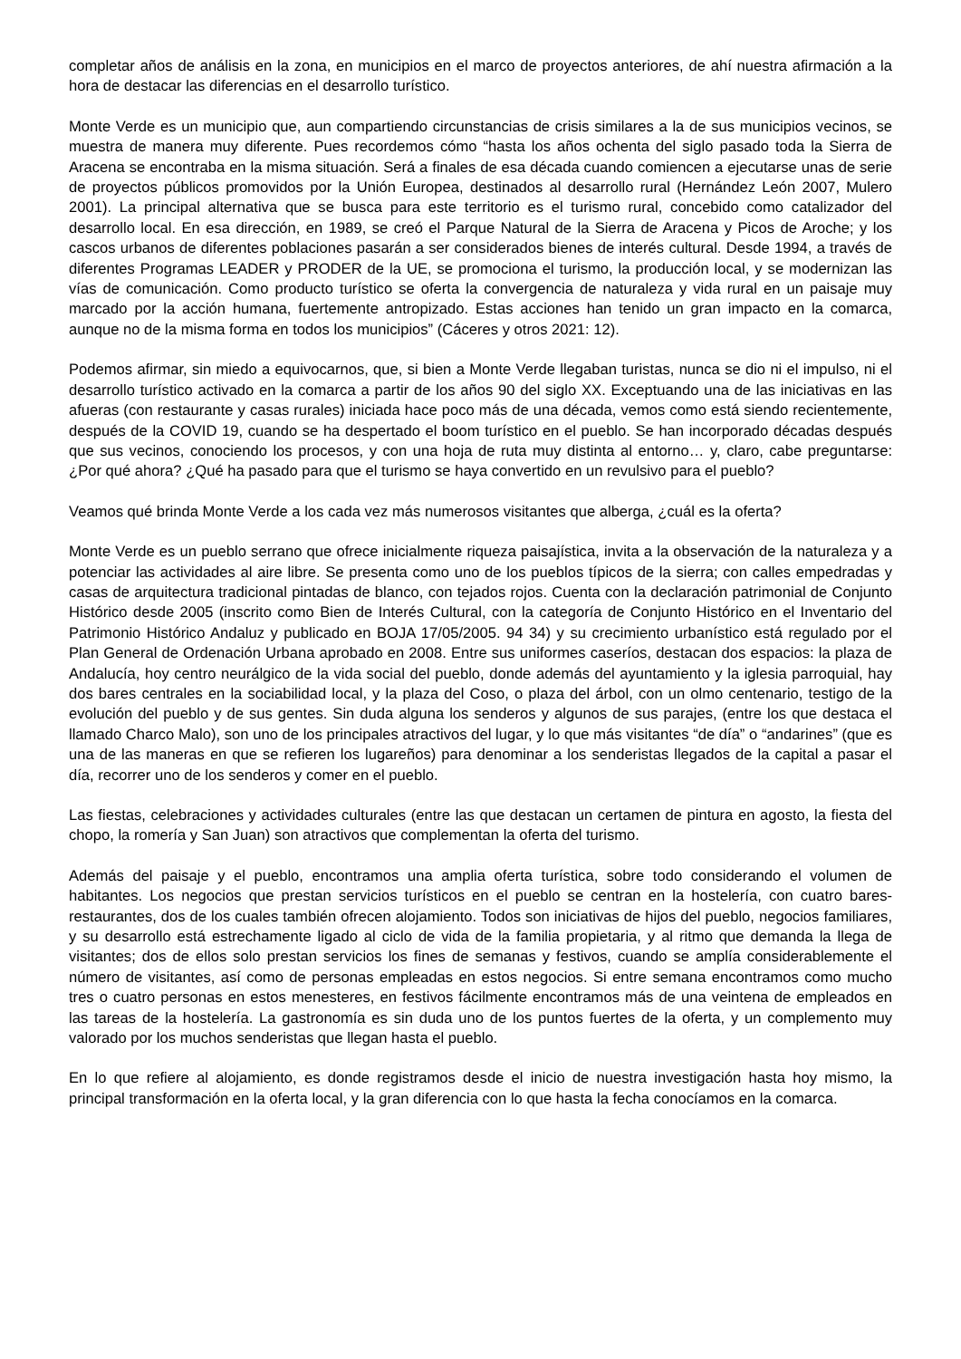completar años de análisis en la zona, en municipios en el marco de proyectos anteriores, de ahí nuestra afirmación a la hora de destacar las diferencias en el desarrollo turístico.
Monte Verde es un municipio que, aun compartiendo circunstancias de crisis similares a la de sus municipios vecinos, se muestra de manera muy diferente. Pues recordemos cómo “hasta los años ochenta del siglo pasado toda la Sierra de Aracena se encontraba en la misma situación. Será a finales de esa década cuando comiencen a ejecutarse unas de serie de proyectos públicos promovidos por la Unión Europea, destinados al desarrollo rural (Hernández León 2007, Mulero 2001). La principal alternativa que se busca para este territorio es el turismo rural, concebido como catalizador del desarrollo local. En esa dirección, en 1989, se creó el Parque Natural de la Sierra de Aracena y Picos de Aroche; y los cascos urbanos de diferentes poblaciones pasarán a ser considerados bienes de interés cultural. Desde 1994, a través de diferentes Programas LEADER y PRODER de la UE, se promociona el turismo, la producción local, y se modernizan las vías de comunicación. Como producto turístico se oferta la convergencia de naturaleza y vida rural en un paisaje muy marcado por la acción humana, fuertemente antropizado. Estas acciones han tenido un gran impacto en la comarca, aunque no de la misma forma en todos los municipios” (Cáceres y otros 2021: 12).
Podemos afirmar, sin miedo a equivocarnos, que, si bien a Monte Verde llegaban turistas, nunca se dio ni el impulso, ni el desarrollo turístico activado en la comarca a partir de los años 90 del siglo XX. Exceptuando una de las iniciativas en las afueras (con restaurante y casas rurales) iniciada hace poco más de una década, vemos como está siendo recientemente, después de la COVID 19, cuando se ha despertado el boom turístico en el pueblo. Se han incorporado décadas después que sus vecinos, conociendo los procesos, y con una hoja de ruta muy distinta al entorno… y, claro, cabe preguntarse: ¿Por qué ahora? ¿Qué ha pasado para que el turismo se haya convertido en un revulsivo para el pueblo?
Veamos qué brinda Monte Verde a los cada vez más numerosos visitantes que alberga, ¿cuál es la oferta?
Monte Verde es un pueblo serrano que ofrece inicialmente riqueza paisajística, invita a la observación de la naturaleza y a potenciar las actividades al aire libre. Se presenta como uno de los pueblos típicos de la sierra; con calles empedradas y casas de arquitectura tradicional pintadas de blanco, con tejados rojos. Cuenta con la declaración patrimonial de Conjunto Histórico desde 2005 (inscrito como Bien de Interés Cultural, con la categoría de Conjunto Histórico en el Inventario del Patrimonio Histórico Andaluz y publicado en BOJA 17/05/2005. 94 34) y su crecimiento urbanístico está regulado por el Plan General de Ordenación Urbana aprobado en 2008. Entre sus uniformes caseríos, destacan dos espacios: la plaza de Andalucía, hoy centro neurálgico de la vida social del pueblo, donde además del ayuntamiento y la iglesia parroquial, hay dos bares centrales en la sociabilidad local, y la plaza del Coso, o plaza del árbol, con un olmo centenario, testigo de la evolución del pueblo y de sus gentes. Sin duda alguna los senderos y algunos de sus parajes, (entre los que destaca el llamado Charco Malo), son uno de los principales atractivos del lugar, y lo que más visitantes “de día” o “andarines” (que es una de las maneras en que se refieren los lugareños) para denominar a los senderistas llegados de la capital a pasar el día, recorrer uno de los senderos y comer en el pueblo.
Las fiestas, celebraciones y actividades culturales (entre las que destacan un certamen de pintura en agosto, la fiesta del chopo, la romería y San Juan) son atractivos que complementan la oferta del turismo.
Además del paisaje y el pueblo, encontramos una amplia oferta turística, sobre todo considerando el volumen de habitantes. Los negocios que prestan servicios turísticos en el pueblo se centran en la hostelería, con cuatro bares-restaurantes, dos de los cuales también ofrecen alojamiento. Todos son iniciativas de hijos del pueblo, negocios familiares, y su desarrollo está estrechamente ligado al ciclo de vida de la familia propietaria, y al ritmo que demanda la llega de visitantes; dos de ellos solo prestan servicios los fines de semanas y festivos, cuando se amplía considerablemente el número de visitantes, así como de personas empleadas en estos negocios. Si entre semana encontramos como mucho tres o cuatro personas en estos menesteres, en festivos fácilmente encontramos más de una veintena de empleados en las tareas de la hostelería. La gastronomía es sin duda uno de los puntos fuertes de la oferta, y un complemento muy valorado por los muchos senderistas que llegan hasta el pueblo.
En lo que refiere al alojamiento, es donde registramos desde el inicio de nuestra investigación hasta hoy mismo, la principal transformación en la oferta local, y la gran diferencia con lo que hasta la fecha conocíamos en la comarca.